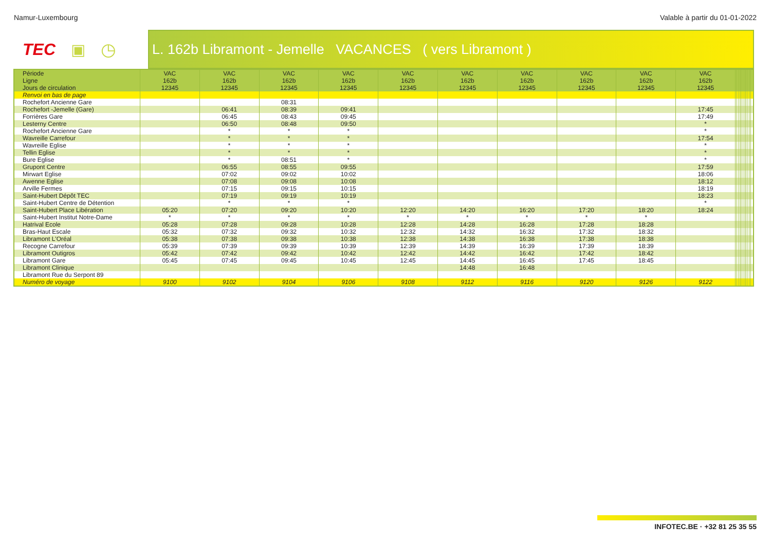Namur-Luxembourg Valable à partir du 01-01-2022
TEC ▣ ◷
L. 162b Libramont - Jemelle VACANCES ( vers Libramont )
| Période | VAC | VAC | VAC | VAC | VAC | VAC | VAC | VAC | VAC | VAC | | | | | | | | | | |
| Ligne | 162b | 162b | 162b | 162b | 162b | 162b | 162b | 162b | 162b | 162b | | | | | | | | | | |
| Jours de circulation | 12345 | 12345 | 12345 | 12345 | 12345 | 12345 | 12345 | 12345 | 12345 | 12345 | | | | | | | | | | |
| Renvoi en bas de page | | | | | | | | | | | | | | | | | | | | |
| Rochefort Ancienne Gare | | | 08:31 | | | | | | | | | | | | | | | | | |
| Rochefort -Jemelle (Gare) | | 06:41 | 08:39 | 09:41 | | | | | | 17:45 | | | | | | | | | | |
| Forrières Gare | | 06:45 | 08:43 | 09:45 | | | | | | 17:49 | | | | | | | | | | |
| Lesterny Centre | | 06:50 | 08:48 | 09:50 | | | | | | * | | | | | | | | | | |
| Rochefort Ancienne Gare | | * | * | * | | | | | | * | | | | | | | | | | |
| Wavreille Carrefour | | * | * | * | | | | | | 17:54 | | | | | | | | | | |
| Wavreille Eglise | | * | * | * | | | | | | * | | | | | | | | | | |
| Tellin Eglise | | * | * | * | | | | | | * | | | | | | | | | | |
| Bure Eglise | | * | 08:51 | * | | | | | | * | | | | | | | | | | |
| Grupont Centre | | 06:55 | 08:55 | 09:55 | | | | | | 17:59 | | | | | | | | | | |
| Mirwart Eglise | | 07:02 | 09:02 | 10:02 | | | | | | 18:06 | | | | | | | | | | |
| Awenne Eglise | | 07:08 | 09:08 | 10:08 | | | | | | 18:12 | | | | | | | | | | |
| Arville Fermes | | 07:15 | 09:15 | 10:15 | | | | | | 18:19 | | | | | | | | | | |
| Saint-Hubert Dépôt TEC | | 07:19 | 09:19 | 10:19 | | | | | | 18:23 | | | | | | | | | | |
| Saint-Hubert Centre de Détention | | * | * | * | | | | | | * | | | | | | | | | | |
| Saint-Hubert Place Libération | 05:20 | 07:20 | 09:20 | 10:20 | 12:20 | 14:20 | 16:20 | 17:20 | 18:20 | 18:24 | | | | | | | | | | |
| Saint-Hubert Institut Notre-Dame | * | * | * | * | * | * | * | * | * | | | | | | | | | | | |
| Hatrival Ecole | 05:28 | 07:28 | 09:28 | 10:28 | 12:28 | 14:28 | 16:28 | 17:28 | 18:28 | | | | | | | | | | | |
| Bras-Haut Escale | 05:32 | 07:32 | 09:32 | 10:32 | 12:32 | 14:32 | 16:32 | 17:32 | 18:32 | | | | | | | | | | | |
| Libramont L'Oréal | 05:38 | 07:38 | 09:38 | 10:38 | 12:38 | 14:38 | 16:38 | 17:38 | 18:38 | | | | | | | | | | | |
| Recogne Carrefour | 05:39 | 07:39 | 09:39 | 10:39 | 12:39 | 14:39 | 16:39 | 17:39 | 18:39 | | | | | | | | | | | |
| Libramont Outigros | 05:42 | 07:42 | 09:42 | 10:42 | 12:42 | 14:42 | 16:42 | 17:42 | 18:42 | | | | | | | | | | | |
| Libramont Gare | 05:45 | 07:45 | 09:45 | 10:45 | 12:45 | 14:45 | 16:45 | 17:45 | 18:45 | | | | | | | | | | | |
| Libramont Clinique | | | | | | 14:48 | 16:48 | | | | | | | | | | | | | |
| Libramont Rue du Serpont 89 | | | | | | | | | | | | | | | | | | | | |
| Numéro de voyage | 9100 | 9102 | 9104 | 9106 | 9108 | 9112 | 9116 | 9120 | 9126 | 9122 | | | | | | | | | | |
INFOTEC.BE · +32 81 25 35 55